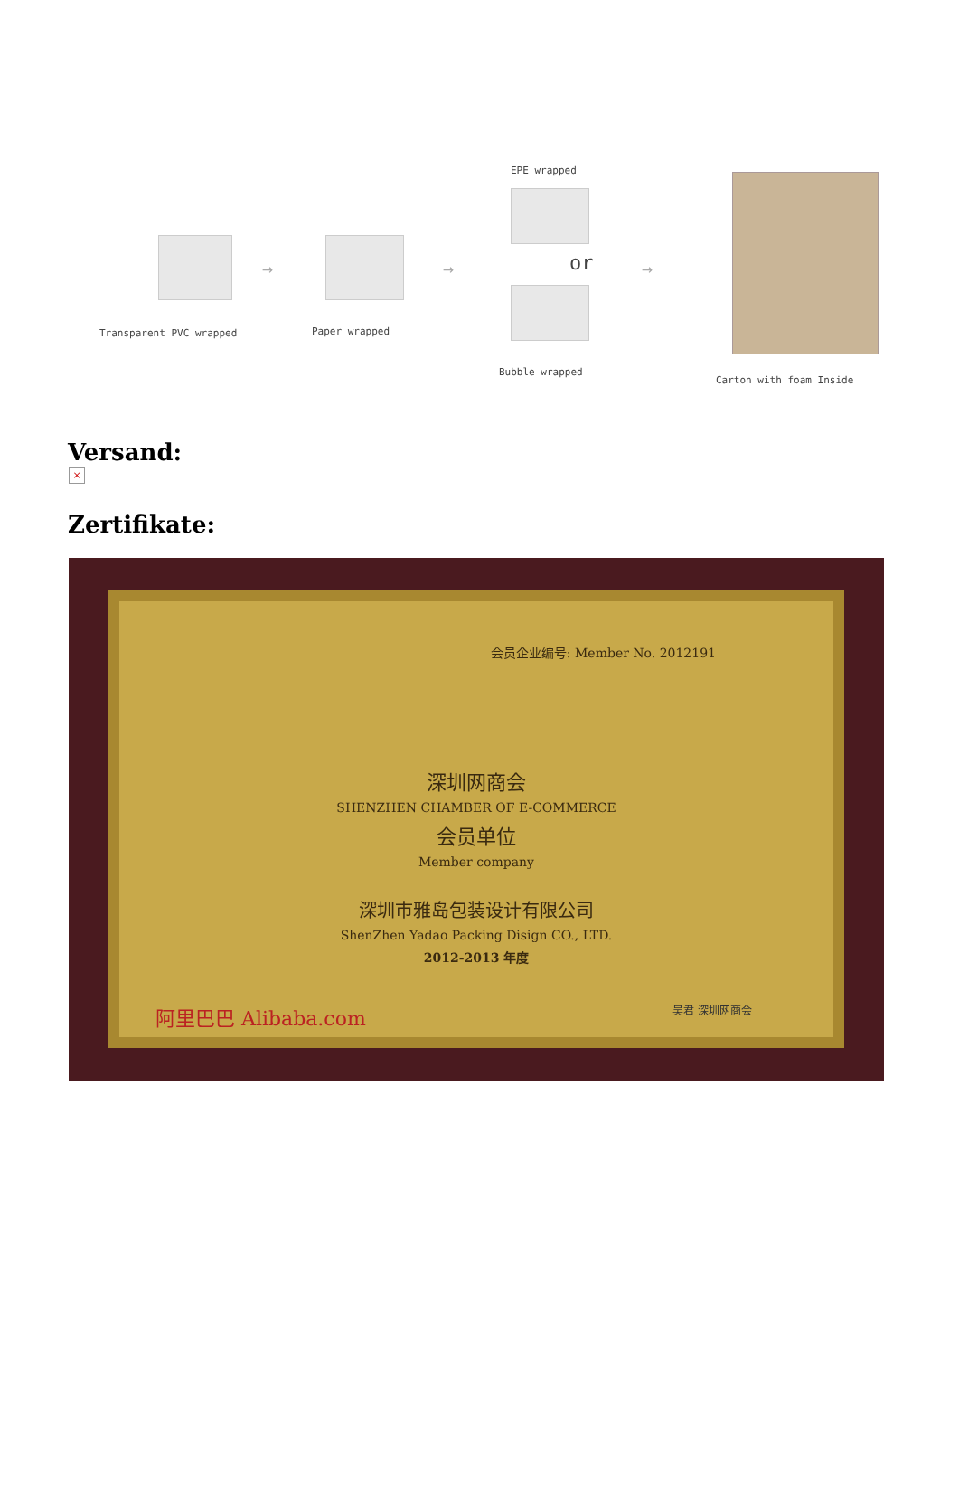Transparent PVC wrapped
→
Paper wrapped
→
EPE wrapped
or
Bubble wrapped
→
Carton with foam Inside
Versand:
×
Zertifikate:
会员企业编号: Member No. 2012191
深圳网商会
SHENZHEN CHAMBER OF E-COMMERCE
会员单位
Member company
深圳市雅岛包装设计有限公司
ShenZhen Yadao Packing Disign CO., LTD.
2012-2013 年度
阿里巴巴 Alibaba.com 吴君 深圳网商会